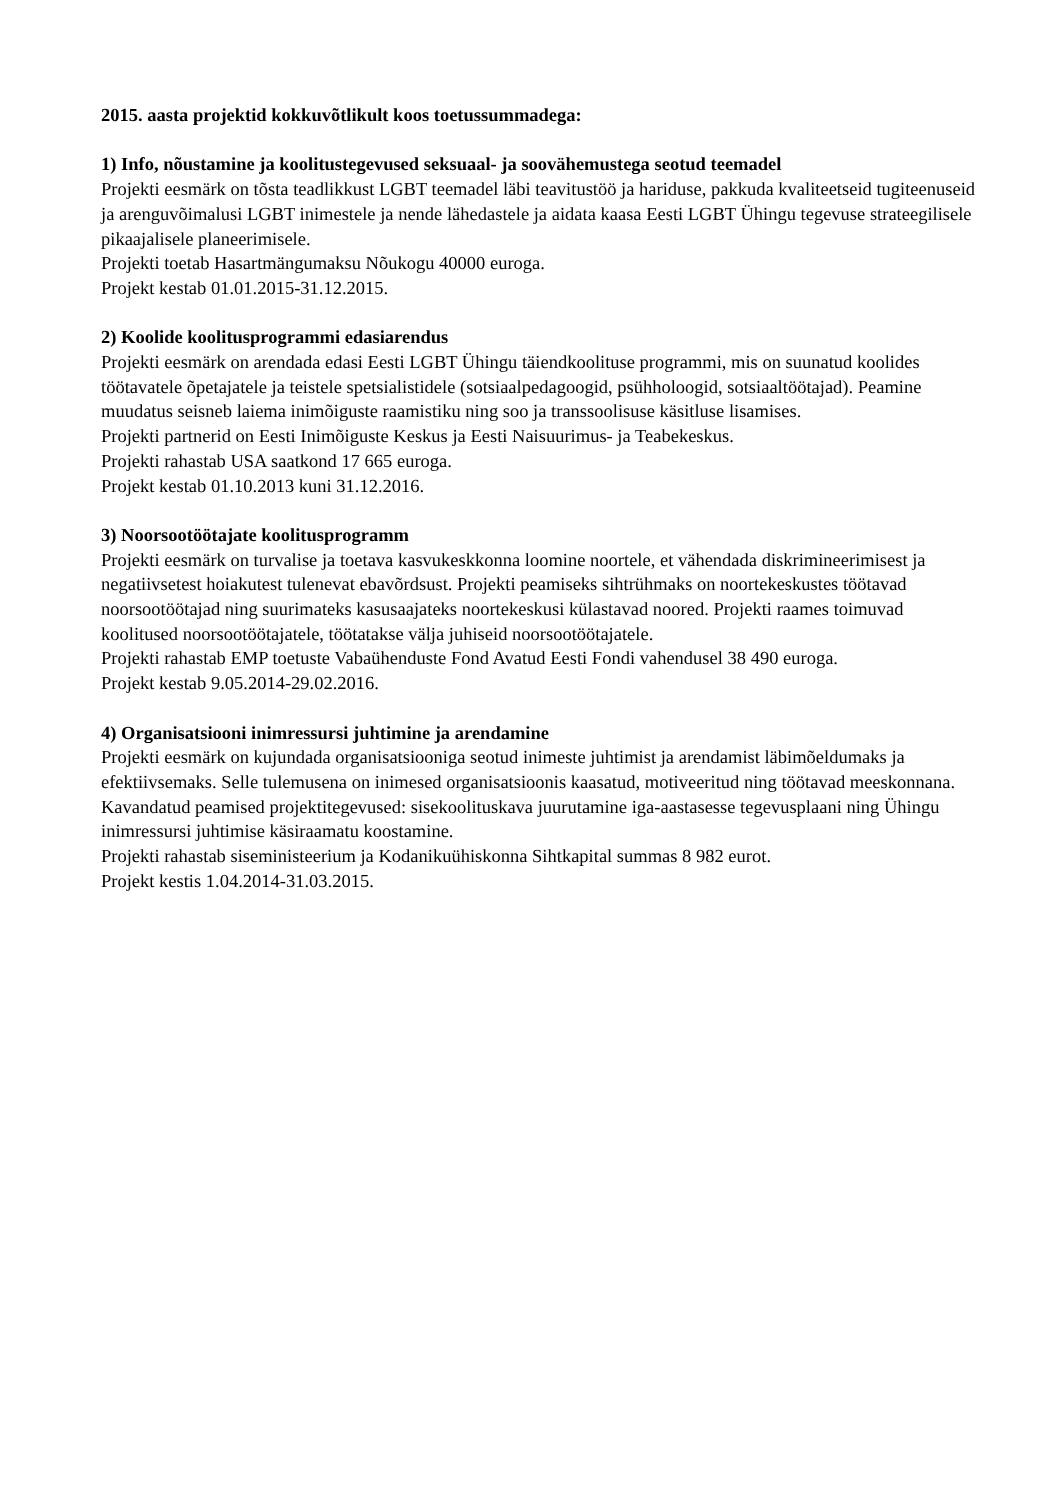2015. aasta projektid kokkuvõtlikult koos toetussummadega:
1) Info, nõustamine ja koolitustegevused seksuaal- ja soovähemustega seotud teemadel
Projekti eesmärk on tõsta teadlikkust LGBT teemadel läbi teavitustöö ja hariduse, pakkuda kvaliteetseid tugiteenuseid ja arenguvõimalusi LGBT inimestele ja nende lähedastele ja aidata kaasa Eesti LGBT Ühingu tegevuse strateegilisele pikaajalisele planeerimisele.
Projekti toetab Hasartmängumaksu Nõukogu 40000 euroga.
Projekt kestab 01.01.2015-31.12.2015.
2) Koolide koolitusprogrammi edasiarendus
Projekti eesmärk on arendada edasi Eesti LGBT Ühingu täiendkoolituse programmi, mis on suunatud koolides töötavatele õpetajatele ja teistele spetsialistidele (sotsiaalpedagoogid, psühholoogid, sotsiaaltöötajad). Peamine muudatus seisneb laiema inimõiguste raamistiku ning soo ja transsoolisuse käsitluse lisamises.
Projekti partnerid on Eesti Inimõiguste Keskus ja Eesti Naisuurimus- ja Teabekeskus.
Projekti rahastab USA saatkond 17 665 euroga.
Projekt kestab 01.10.2013 kuni 31.12.2016.
3) Noorsootöötajate koolitusprogramm
Projekti eesmärk on turvalise ja toetava kasvukeskkonna loomine noortele, et vähendada diskrimineerimisest ja negatiivsetest hoiakutest tulenevat ebavõrdsust. Projekti peamiseks sihtrühmaks on noortekeskustes töötavad noorsootöötajad ning suurimateks kasusaajateks noortekeskusi külastavad noored. Projekti raames toimuvad koolitused noorsootöötajatele, töötatakse välja juhiseid noorsootöötajatele.
Projekti rahastab EMP toetuste Vabaühenduste Fond Avatud Eesti Fondi vahendusel 38 490 euroga.
Projekt kestab 9.05.2014-29.02.2016.
4) Organisatsiooni inimressursi juhtimine ja arendamine
Projekti eesmärk on kujundada organisatsiooniga seotud inimeste juhtimist ja arendamist läbimõeldumaks ja efektiivsemaks. Selle tulemusena on inimesed organisatsioonis kaasatud, motiveeritud ning töötavad meeskonnana. Kavandatud peamised projektitegevused: sisekoolituskava juurutamine iga-aastasesse tegevusplaani ning Ühingu inimressursi juhtimise käsiraamatu koostamine.
Projekti rahastab siseministeerium ja Kodanikuühiskonna Sihtkapital summas 8 982 eurot.
Projekt kestis 1.04.2014-31.03.2015.